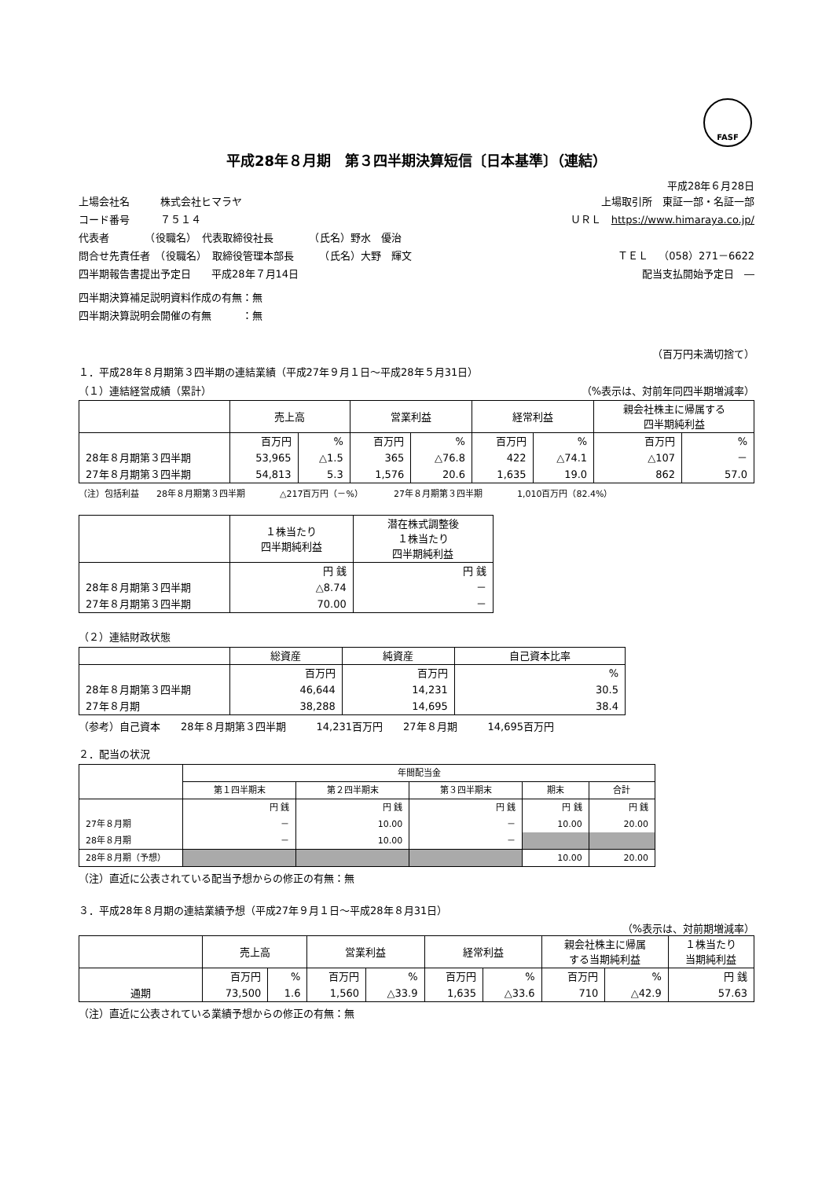FASF
平成28年８月期　第３四半期決算短信〔日本基準〕（連結）
平成28年６月28日
上場会社名　　　株式会社ヒマラヤ 上場取引所　東証一部・名証一部
コード番号　　　７５１４ ＵＲＬ　https://www.himaraya.co.jp/
代表者　　　　（役職名）　代表取締役社長　　　　（氏名）野水　優治
問合せ先責任者　（役職名）　取締役管理本部長　　　（氏名）大野　輝文 ＴＥＬ　（058）271－6622
四半期報告書提出予定日　　平成28年７月14日 配当支払開始予定日　―
四半期決算補足説明資料作成の有無：無
四半期決算説明会開催の有無　　　：無
（百万円未満切捨て）
１．平成28年８月期第３四半期の連結業績（平成27年９月１日～平成28年５月31日）
（１）連結経営成績（累計） （%表示は、対前年同四半期増減率）
| | 売上高 | | 営業利益 | | 経常利益 | | 親会社株主に帰属する 四半期純利益 | |
| --- | --- | --- | --- | --- | --- | --- | --- | --- |
| | 百万円 | % | 百万円 | % | 百万円 | % | 百万円 | % |
| 28年８月期第３四半期 | 53,965 | △1.5 | 365 | △76.8 | 422 | △74.1 | △107 | － |
| 27年８月期第３四半期 | 54,813 | 5.3 | 1,576 | 20.6 | 1,635 | 19.0 | 862 | 57.0 |
（注）包括利益　　28年８月期第３四半期　　　　△217百万円（－%）　　　　27年８月期第３四半期　　　　1,010百万円（82.4%）
| | １株当たり 四半期純利益 | 潜在株式調整後 １株当たり 四半期純利益 |
| --- | --- | --- |
| | 円 銭 | 円 銭 |
| 28年８月期第３四半期 | △8.74 | － |
| 27年８月期第３四半期 | 70.00 | － |
（２）連結財政状態
| | 総資産 | 純資産 | 自己資本比率 |
| --- | --- | --- | --- |
| | 百万円 | 百万円 | % |
| 28年８月期第３四半期 | 46,644 | 14,231 | 30.5 |
| 27年８月期 | 38,288 | 14,695 | 38.4 |
（参考）自己資本　　28年８月期第３四半期　　　14,231百万円　　27年８月期　　　14,695百万円
２．配当の状況
| | 年間配当金 | | | | |
| --- | --- | --- | --- | --- | --- |
| | 第１四半期末 | 第２四半期末 | 第３四半期末 | 期末 | 合計 |
| | 円 銭 | 円 銭 | 円 銭 | 円 銭 | 円 銭 |
| 27年８月期 | － | 10.00 | － | 10.00 | 20.00 |
| 28年８月期 | － | 10.00 | － | | |
| 28年８月期（予想） | | | | 10.00 | 20.00 |
（注）直近に公表されている配当予想からの修正の有無：無
３．平成28年８月期の連結業績予想（平成27年９月１日～平成28年８月31日）
（%表示は、対前期増減率）
| | 売上高 | | 営業利益 | | 経常利益 | | 親会社株主に帰属 する当期純利益 | | １株当たり 当期純利益 |
| --- | --- | --- | --- | --- | --- | --- | --- | --- | --- |
| | 百万円 | % | 百万円 | % | 百万円 | % | 百万円 | % | 円 銭 |
| 通期 | 73,500 | 1.6 | 1,560 | △33.9 | 1,635 | △33.6 | 710 | △42.9 | 57.63 |
（注）直近に公表されている業績予想からの修正の有無：無